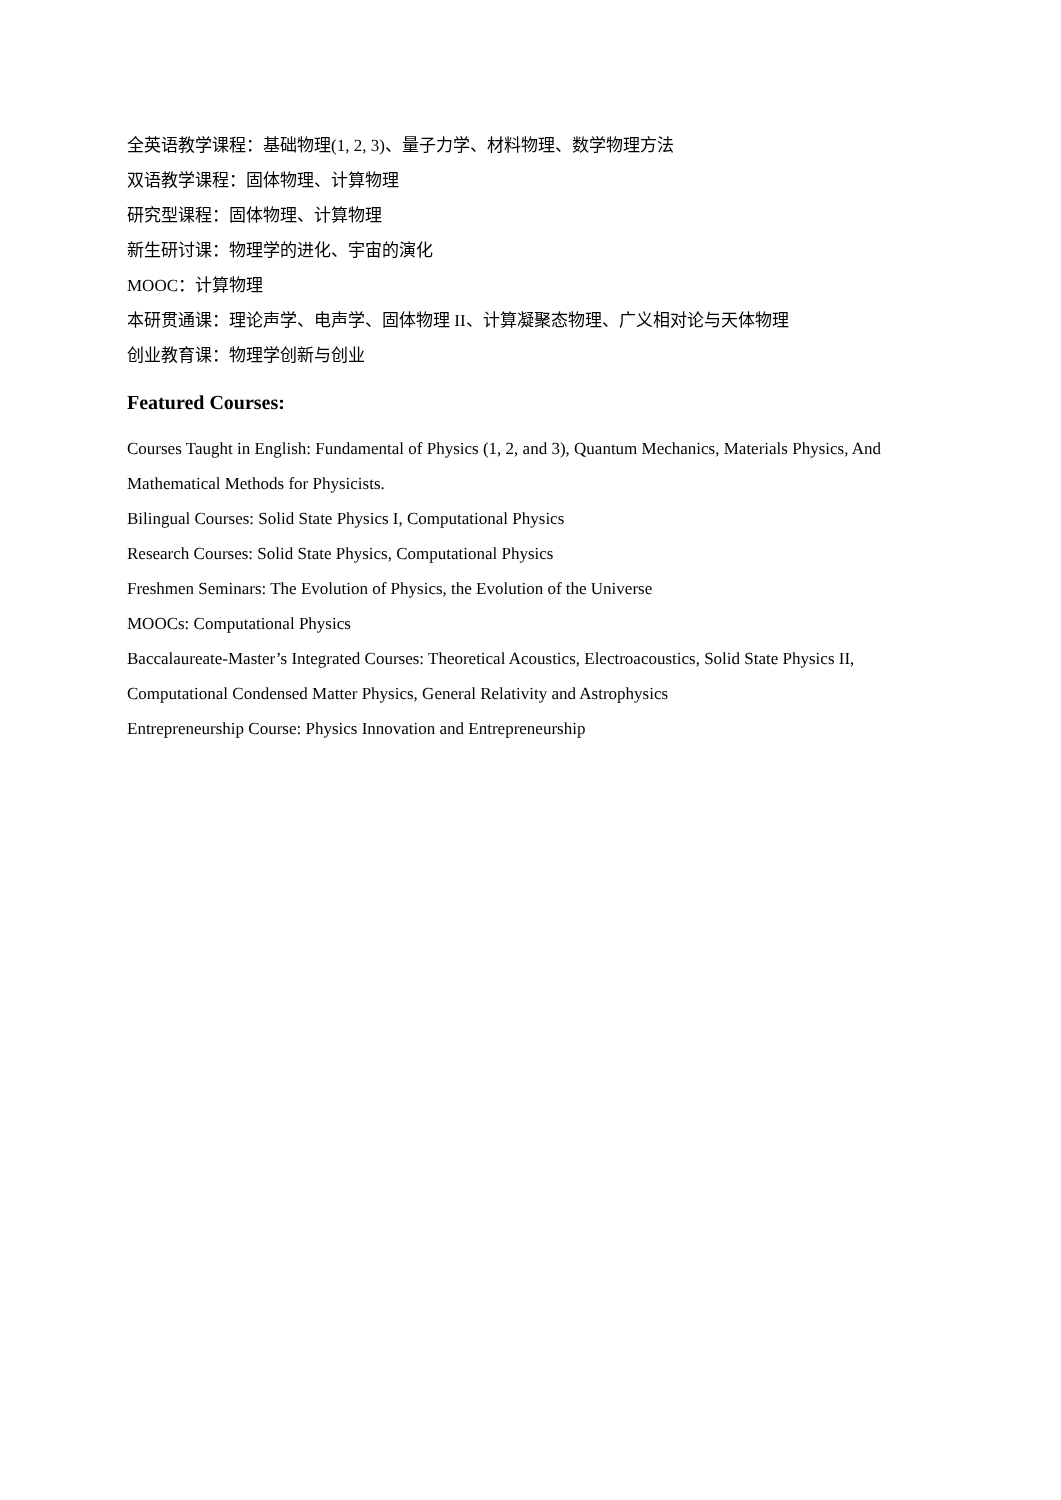全英语教学课程：基础物理(1, 2, 3)、量子力学、材料物理、数学物理方法
双语教学课程：固体物理、计算物理
研究型课程：固体物理、计算物理
新生研讨课：物理学的进化、宇宙的演化
MOOC：计算物理
本研贯通课：理论声学、电声学、固体物理 II、计算凝聚态物理、广义相对论与天体物理
创业教育课：物理学创新与创业
Featured Courses:
Courses Taught in English: Fundamental of Physics (1, 2, and 3), Quantum Mechanics, Materials Physics, And Mathematical Methods for Physicists.
Bilingual Courses: Solid State Physics I, Computational Physics
Research Courses: Solid State Physics, Computational Physics
Freshmen Seminars: The Evolution of Physics, the Evolution of the Universe
MOOCs: Computational Physics
Baccalaureate-Master’s Integrated Courses: Theoretical Acoustics, Electroacoustics, Solid State Physics II, Computational Condensed Matter Physics, General Relativity and Astrophysics
Entrepreneurship Course: Physics Innovation and Entrepreneurship